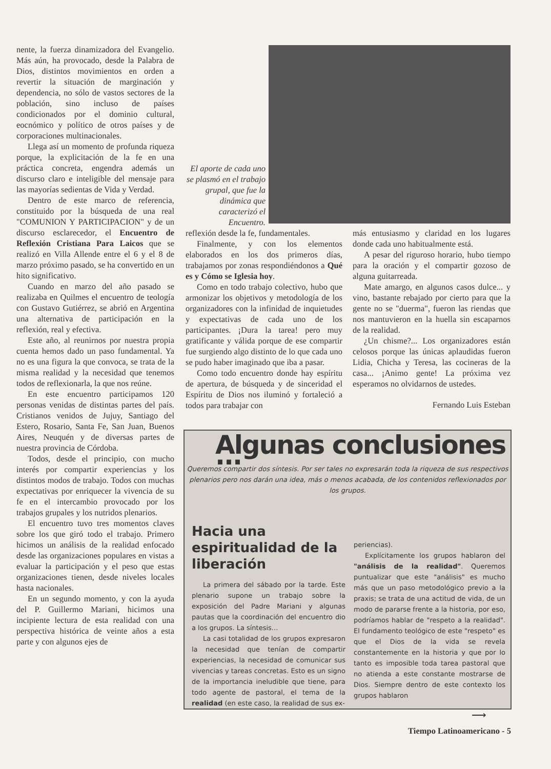nente, la fuerza dinamizadora del Evangelio. Más aún, ha provocado, desde la Palabra de Dios, distintos movimientos en orden a revertir la situación de marginación y dependencia, no sólo de vastos sectores de la población, sino incluso de países condicionados por el dominio cultural, eocnómico y político de otros países y de corporaciones multinacionales.
Llega así un momento de profunda riqueza porque, la explicitación de la fe en una práctica concreta, engendra además un discurso claro e inteligible del mensaje para las mayorías sedientas de Vida y Verdad.
Dentro de este marco de referencia, constituido por la búsqueda de una real "COMUNION Y PARTICIPACION" y de un discurso esclarecedor, el Encuentro de Reflexión Cristiana Para Laicos que se realizó en Villa Allende entre el 6 y el 8 de marzo próximo pasado, se ha convertido en un hito significativo.
Cuando en marzo del año pasado se realizaba en Quilmes el encuentro de teología con Gustavo Gutiérrez, se abrió en Argentina una alternativa de participación en la reflexión, real y efectiva.
Este año, al reunirnos por nuestra propia cuenta hemos dado un paso fundamental. Ya no es una figura la que convoca, se trata de la misma realidad y la necesidad que tenemos todos de reflexionarla, la que nos reúne.
En este encuentro participamos 120 personas venidas de distintas partes del país. Cristianos venidos de Jujuy, Santiago del Estero, Rosario, Santa Fe, San Juan, Buenos Aires, Neuquén y de diversas partes de nuestra provincia de Córdoba.
Todos, desde el principio, con mucho interés por compartir experiencias y los distintos modos de trabajo. Todos con muchas expectativas por enriquecer la vivencia de su fe en el intercambio provocado por los trabajos grupales y los nutridos plenarios.
El encuentro tuvo tres momentos claves sobre los que giró todo el trabajo. Primero hicimos un análisis de la realidad enfocado desde las organizaciones populares en vistas a evaluar la participación y el peso que estas organizaciones tienen, desde niveles locales hasta nacionales.
En un segundo momento, y con la ayuda del P. Guillermo Mariani, hicimos una incipiente lectura de esta realidad con una perspectiva histórica de veinte años a esta parte y con algunos ejes de
El aporte de cada uno se plasmó en el trabajo grupal, que fue la dinámica que caracterizó el Encuentro.
reflexión desde la fe, fundamentales.
Finalmente, y con los elementos elaborados en los dos primeros días, trabajamos por zonas respondiéndonos a Qué es y Cómo se Iglesia hoy.
Como en todo trabajo colectivo, hubo que armonizar los objetivos y metodología de los organizadores con la infinidad de inquietudes y expectativas de cada uno de los participantes. ¡Dura la tarea! pero muy gratificante y válida porque de ese compartir fue surgiendo algo distinto de lo que cada uno se pudo haber imaginado que iba a pasar.
Como todo encuentro donde hay espíritu de apertura, de búsqueda y de sinceridad el Espíritu de Dios nos iluminó y fortaleció a todos para trabajar con
más entusiasmo y claridad en los lugares donde cada uno habitualmente está.
A pesar del riguroso horario, hubo tiempo para la oración y el compartir gozoso de alguna guitarreada.
Mate amargo, en algunos casos dulce... y vino, bastante rebajado por cierto para que la gente no se "duerma", fueron las riendas que nos mantuvieron en la huella sin escaparnos de la realidad.
¿Un chisme?... Los organizadores están celosos porque las únicas aplaudidas fueron Lidia, Chicha y Teresa, las cocineras de la casa... ¡Animo gente! La próxima vez esperamos no olvidarnos de ustedes.
Fernando Luis Esteban
Algunas conclusiones ...
Queremos compartir dos síntesis. Por ser tales no expresarán toda la riqueza de sus respectivos plenarios pero nos darán una idea, más o menos acabada, de los contenidos reflexionados por los grupos.
Hacia una espiritualidad de la liberación
La primera del sábado por la tarde. Este plenario supone un trabajo sobre la exposición del Padre Mariani y algunas pautas que la coordinación del encuentro dio a los grupos. La síntesis...
La casi totalidad de los grupos expresaron la necesidad que tenían de compartir experiencias, la necesidad de comunicar sus vivencias y tareas concretas. Esto es un signo de la importancia ineludible que tiene, para todo agente de pastoral, el tema de la realidad (en este caso, la realidad de sus ex-
periencias).
Explícitamente los grupos hablaron del "análisis de la realidad". Queremos puntualizar que este "análisis" es mucho más que un paso metodológico previo a la praxis; se trata de una actitud de vida, de un modo de pararse frente a la historia, por eso, podríamos hablar de "respeto a la realidad". El fundamento teológico de este "respeto" es que el Dios de la vida se revela constantemente en la historia y que por lo tanto es imposible toda tarea pastoral que no atienda a este constante mostrarse de Dios. Siempre dentro de este contexto los grupos hablaron
⟶
Tiempo Latinoamericano - 5